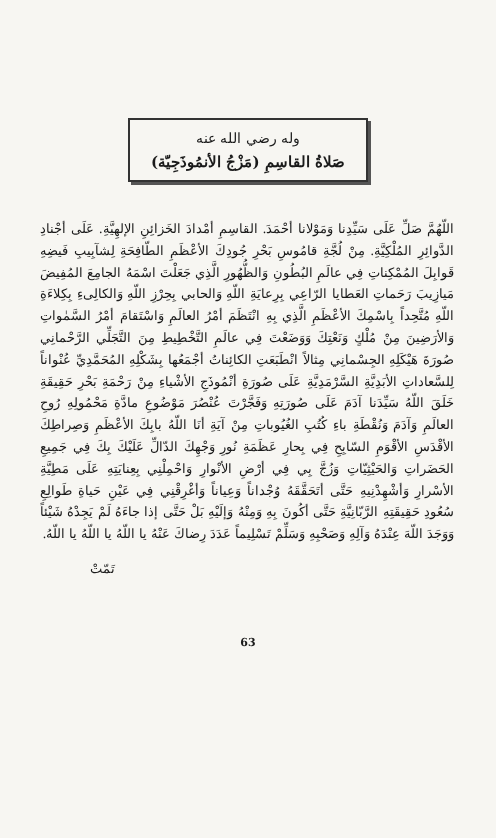وله رضي الله عنه
صَلاةُ القاسِمِ (مَزْجُ الأنمُوذَجِيّة)
اللّهُمَّ صَلِّ عَلَى سَيِّدِنا وَمَوْلانا أحْمَدَ. القاسِمِ أمْدادَ الخَزائِنِ الإلهِيَّةِ. عَلَى أجْنادِ الدَّوائِرِ المُلْكِيَّةِ. مِنْ لُجَّةِ قامُوسِ بَحْرِ جُودِكَ الأعْظَمِ الطّافِحَةِ لِشآبِيبِ فَيضِهِ قَوابِلَ المُمْكِناتِ فِي عالَمِ البُطُونِ وَالظُّهُورِ الَّذِي جَعَلْتَ اسْمَهُ الجامِعَ المُفِيضَ مَيازِيبَ رَحَماتِ العَطايا الرّاعِي بِرِعايَةِ اللّهِ وَالحابي بِحِرْزِ اللّهِ وَالكالِىءِ بِكِلاءَةِ اللّهِ مُتَّحِداً بِاسْمِكَ الأعْظَمِ الَّذِي بِهِ انْتَظَمَ أمْرُ العالَمِ وَاسْتَقامَ أمْرُ السَّمٰواتِ وَالأرَضِينَ مِنْ مُلْكٍ وَنَعْتِكَ وَوَضَعْتَ فِي عالَمِ التَّخْطِيطِ مِنَ التَّجَلِّي الرَّحْمانِي صُورَةَ هَيْكَلِهِ الجِسْمانِي مِثالاً انْطَبَعَتِ الكائِناتُ أجْمَعُها بِشَكْلِهِ المُحَمَّدِيِّ عُنْواناً لِلسَّعاداتِ الأبَدِيَّةِ السَّرْمَدِيَّةِ عَلَى صُورَةِ أنْمُوذَجِ الأشْياءِ مِنْ رَحْمَةِ بَحْرِ حَقِيقَةِ خَلَقَ اللّهُ سَيِّدَنا آدَمَ عَلَى صُورَتِهِ وَفَجَّرْتَ عُنْصُرَ مَوْضُوعِ مادَّةِ مَحْمُولِهِ رُوحِ العالَمِ وَآدَمَ وَنُقْطَةِ باءِ كُتُبِ الغُيُوباتِ مِنْ آيَةِ أنَا اللّهُ بابِكَ الأعْظَمِ وَصِراطِكَ الأقْدَسِ الأقْوَمِ السّابِحِ فِي بِحارِ عَظَمَةِ نُورِ وَجْهِكَ الدّالِّ عَلَيْكَ بِكَ فِي جَمِيعِ الحَضَراتِ وَالحَيْثِيّاتِ وَزُجَّ بِي فِي أرْضِ الأنْوارِ وَاحْمِلْنِي بِعِنايَتِهِ عَلَى مَطِيَّةِ الأسْرارِ وَأشْهِدْنِيهِ حَتَّى أتَحَقَّقَهُ وُجْداناً وَعِياناً وَأغْرِقْنِي فِي عَيْنِ حَياةِ طَوالِعِ سُعُودِ حَقِيقَتِهِ الرَّبّانِيَّةِ حَتَّى أكُونَ بِهِ وَمِنْهُ وَإلَيْهِ بَلْ حَتَّى إذا جاءَهُ لَمْ يَجِدْهُ شَيْئاً وَوَجَدَ اللّهَ عِنْدَهُ وَآلِهِ وَصَحْبِهِ وَسَلِّمْ تَسْلِيماً عَدَدَ رِضاكَ عَنْهُ يا اللّهُ يا اللّهُ يا اللّهُ.
تَمّتْ
63